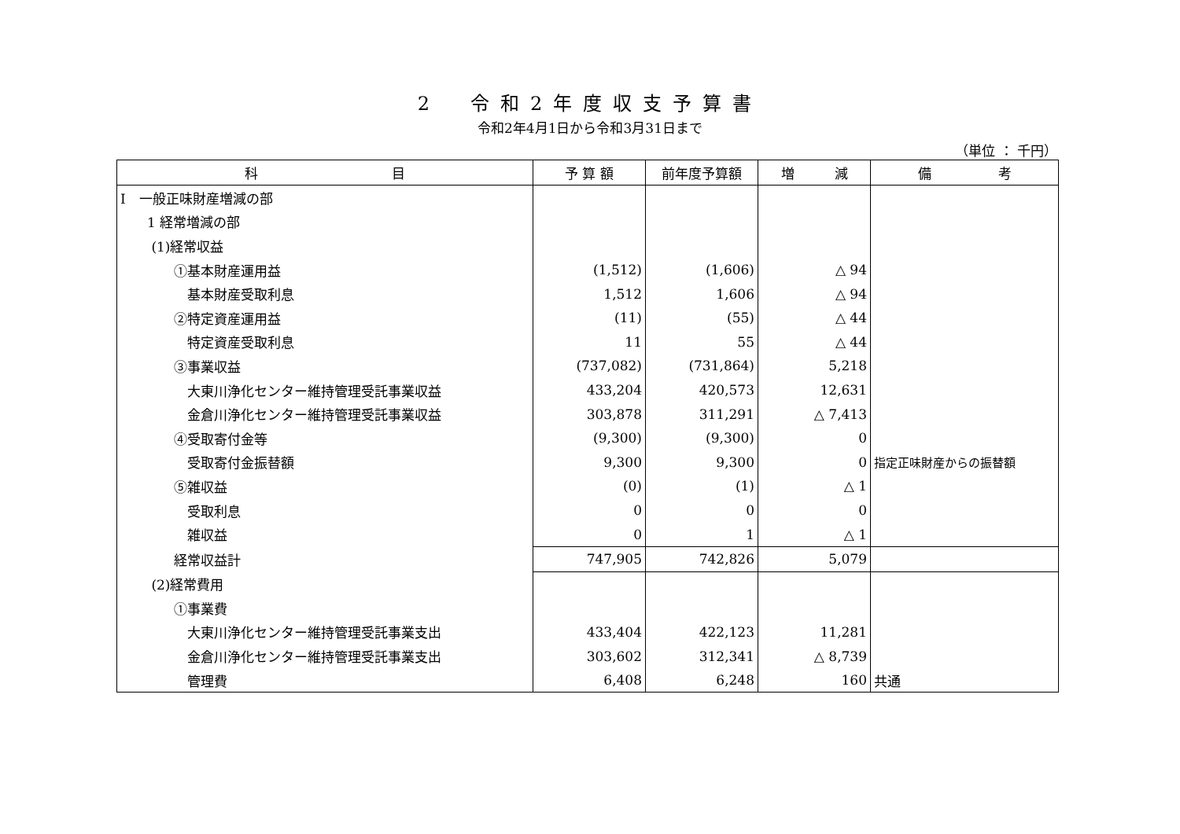2　令和2年度収支予算書
令和2年4月1日から令和3月31日まで
（単位 ： 千円）
| 科 目 | 予 算 額 | 前年度予算額 | 増 減 | 備 考 |
| --- | --- | --- | --- | --- |
| Ⅰ 一般正味財産増減の部 | | | | |
| 1 経常増減の部 | | | | |
| (1)経常収益 | | | | |
| ①基本財産運用益 | (1,512) | (1,606) | △ 94 | |
| 基本財産受取利息 | 1,512 | 1,606 | △ 94 | |
| ②特定資産運用益 | (11) | (55) | △ 44 | |
| 特定資産受取利息 | 11 | 55 | △ 44 | |
| ③事業収益 | (737,082) | (731,864) | 5,218 | |
| 大東川浄化センター維持管理受託事業収益 | 433,204 | 420,573 | 12,631 | |
| 金倉川浄化センター維持管理受託事業収益 | 303,878 | 311,291 | △ 7,413 | |
| ④受取寄付金等 | (9,300) | (9,300) | 0 | |
| 受取寄付金振替額 | 9,300 | 9,300 | 0 | 指定正味財産からの振替額 |
| ⑤雑収益 | (0) | (1) | △ 1 | |
| 受取利息 | 0 | 0 | 0 | |
| 雑収益 | 0 | 1 | △ 1 | |
| 経常収益計 | 747,905 | 742,826 | 5,079 | |
| (2)経常費用 | | | | |
| ①事業費 | | | | |
| 大東川浄化センター維持管理受託事業支出 | 433,404 | 422,123 | 11,281 | |
| 金倉川浄化センター維持管理受託事業支出 | 303,602 | 312,341 | △ 8,739 | |
| 管理費 | 6,408 | 6,248 | 160 | 共通 |